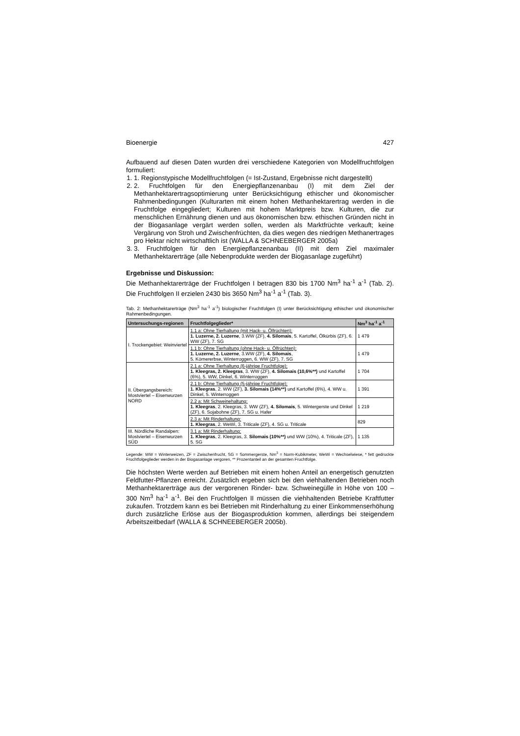Bioenergie 427
Aufbauend auf diesen Daten wurden drei verschiedene Kategorien von Modellfruchtfolgen formuliert:
1. 1. Regionstypische Modellfruchtfolgen (= Ist-Zustand, Ergebnisse nicht dargestellt)
2. 2. Fruchtfolgen für den Energiepflanzenanbau (I) mit dem Ziel der Methanhektarertragsoptimierung unter Berücksichtigung ethischer und ökonomischer Rahmenbedingungen (Kulturarten mit einem hohen Methanhektarertrag werden in die Fruchtfolge eingegliedert; Kulturen mit hohem Marktpreis bzw. Kulturen, die zur menschlichen Ernährung dienen und aus ökonomischen bzw. ethischen Gründen nicht in der Biogasanlage vergärt werden sollen, werden als Marktfrüchte verkauft; keine Vergärung von Stroh und Zwischenfrüchten, da dies wegen des niedrigen Methanertrages pro Hektar nicht wirtschaftlich ist (WALLA & SCHNEEBERGER 2005a)
3. 3. Fruchtfolgen für den Energiepflanzenanbau (II) mit dem Ziel maximaler Methanhektarerträge (alle Nebenprodukte werden der Biogasanlage zugeführt)
Ergebnisse und Diskussion:
Die Methanhektarerträge der Fruchtfolgen I betragen 830 bis 1700 Nm<sup>3</sup> ha<sup>-1</sup> a<sup>-1</sup> (Tab. 2). Die Fruchtfolgen II erzielen 2430 bis 3650 Nm<sup>3</sup> ha<sup>-1</sup> a<sup>-1</sup> (Tab. 3).
Tab. 2: Methanhektarerträge (Nm<sup>3</sup> ha<sup>-1</sup> a<sup>-1</sup>) biologischer Fruchtfolgen (I) unter Berücksichtigung ethischer und ökonomischer Rahmenbedingungen.
| Untersuchungs-regionen | Fruchtfolgeglieder* | Nm<sup>3</sup> ha<sup>-1</sup> a<sup>-1</sup> |
| --- | --- | --- |
| I. Trockengebiet: Weinviertel | 1.1 a: Ohne Tierhaltung (mit Hack- u. Ölfrüchten): 1. Luzerne, 2. Luzerne , 3.WW (ZF), 4. Silomais , 5. Kartoffel, Ölkürbis (ZF), 6. WW (ZF), 7. SG | 1 479 |
| | 1.1 b: Ohne Tierhaltung (ohne Hack- u. Ölfrüchten): 1. Luzerne, 2. Luzerne , 3.WW (ZF), 4. Silomais , 5. Körnererbse, Winterroggen, 6. WW (ZF), 7. SG | 1 479 |
| II. Übergangsbereich: Mostviertel – Eisenwurzen NORD | 2.1 a: Ohne Tierhaltung (6-jährige Fruchtfolge): 1. Kleegras, 2. Kleegras , 3. WW (ZF), 4. Silomais (10,6%**) und Kartoffel (6%), 5. WW, Dinkel, 6. Winterroggen | 1 704 |
| | 2.1 b: Ohne Tierhaltung (5-jährige Fruchtfolge): 1. Kleegras , 2. WW (ZF), 3. Silomais (14%**) und Kartoffel (6%), 4. WW u. Dinkel, 5. Winterroggen | 1 391 |
| | 2.2 a: Mit Schweinehaltung: 1. Kleegras , 2. Kleegras, 3. WW (ZF), 4. Silomais , 5. Wintergerste und Dinkel (ZF), 6. Sojabohne (ZF), 7. SG u. Hafer | 1 219 |
| | 2.3 a: Mit Rinderhaltung: 1. Kleegras , 2. WeWi, 3. Triticale (ZF), 4. SG u. Triticale | 829 |
| III. Nördliche Randalpen: Mostviertel – Eisenwurzen SÜD | 3.1 a: Mit Rinderhaltung: 1. Kleegras , 2. Kleegras, 3. Silomais (10%**) und WW (10%), 4. Triticale (ZF), 5. SG | 1 135 |
Legende: WW = Winterweizen, ZF = Zwischenfrucht, SG = Sommergerste, Nm<sup>3</sup> = Norm-Kubikmeter, WeWi = Wechselwiese, * fett gedruckte Fruchtfolgeglieder werden in der Biogasanlage vergoren, ** Prozentanteil an der gesamten Fruchtfolge.
Die höchsten Werte werden auf Betrieben mit einem hohen Anteil an energetisch genutzten Feldfutter-Pflanzen erreicht. Zusätzlich ergeben sich bei den viehhaltenden Betrieben noch Methanhektarerträge aus der vergorenen Rinder- bzw. Schweinegülle in Höhe von 100 – 300 Nm<sup>3</sup> ha<sup>-1</sup> a<sup>-1</sup>. Bei den Fruchtfolgen II müssen die viehhaltenden Betriebe Kraftfutter zukaufen. Trotzdem kann es bei Betrieben mit Rinderhaltung zu einer Einkommenserhöhung durch zusätzliche Erlöse aus der Biogasproduktion kommen, allerdings bei steigendem Arbeitszeitbedarf (WALLA & SCHNEEBERGER 2005b).